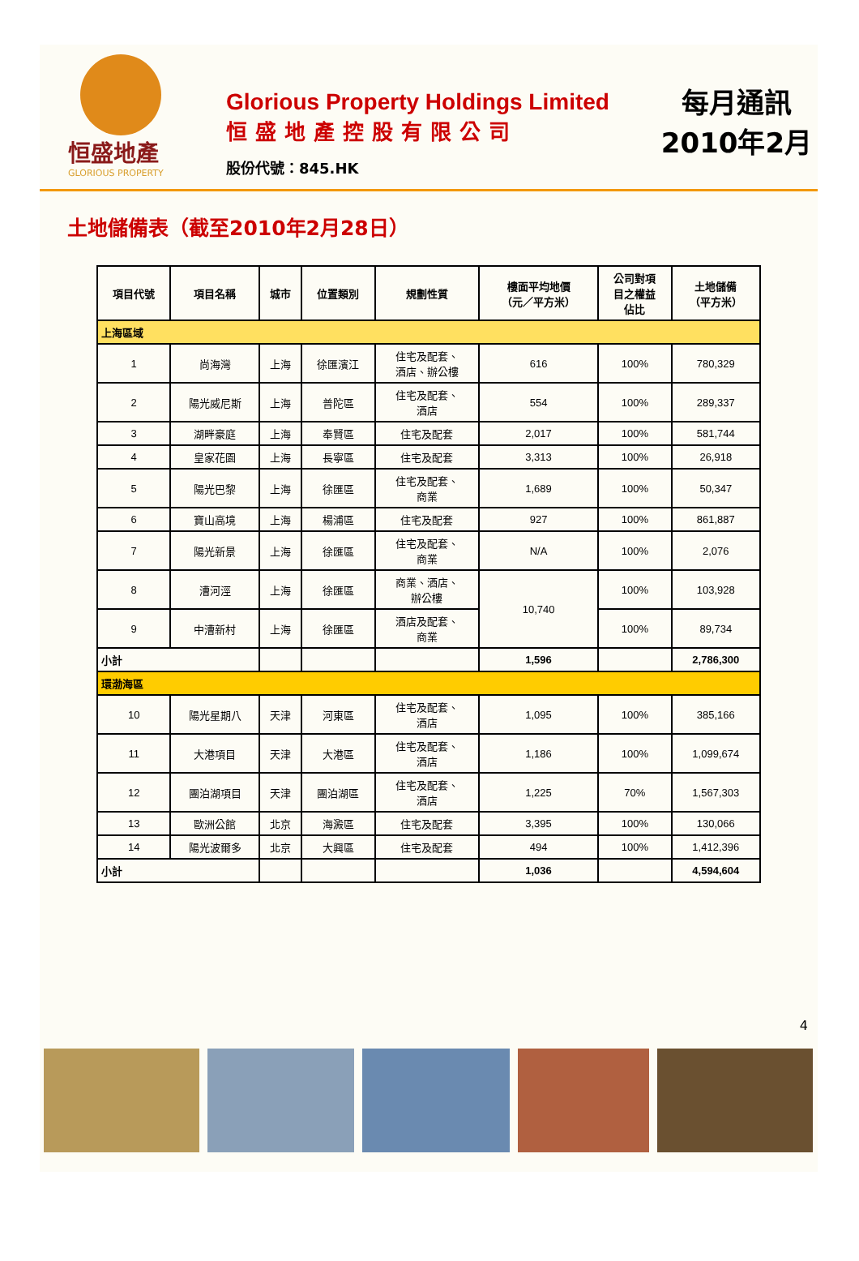恒盛地產
GLORIOUS PROPERTY
Glorious Property Holdings Limited
恒盛地產控股有限公司
股份代號：845.HK
每月通訊
2010年2月
土地儲備表（截至2010年2月28日）
| 項目代號 | 項目名稱 | 城市 | 位置類別 | 規劃性質 | 樓面平均地價 （元／平方米） | 公司對項 目之權益 佔比 | 土地儲備 （平方米） |
| --- | --- | --- | --- | --- | --- | --- | --- |
| 上海區域 | | | | | | | |
| 1 | 尚海灣 | 上海 | 徐匯濱江 | 住宅及配套、 酒店、辦公樓 | 616 | 100% | 780,329 |
| 2 | 陽光威尼斯 | 上海 | 普陀區 | 住宅及配套、 酒店 | 554 | 100% | 289,337 |
| 3 | 湖畔豪庭 | 上海 | 奉賢區 | 住宅及配套 | 2,017 | 100% | 581,744 |
| 4 | 皇家花園 | 上海 | 長寧區 | 住宅及配套 | 3,313 | 100% | 26,918 |
| 5 | 陽光巴黎 | 上海 | 徐匯區 | 住宅及配套、 商業 | 1,689 | 100% | 50,347 |
| 6 | 寶山高境 | 上海 | 楊浦區 | 住宅及配套 | 927 | 100% | 861,887 |
| 7 | 陽光新景 | 上海 | 徐匯區 | 住宅及配套、 商業 | N/A | 100% | 2,076 |
| 8 | 漕河涇 | 上海 | 徐匯區 | 商業、酒店、 辦公樓 | 10,740 | 100% | 103,928 |
| 9 | 中漕新村 | 上海 | 徐匯區 | 酒店及配套、 商業 | | 100% | 89,734 |
| 小計 | | | | | 1,596 | | 2,786,300 |
| 環渤海區 | | | | | | | |
| 10 | 陽光星期八 | 天津 | 河東區 | 住宅及配套、 酒店 | 1,095 | 100% | 385,166 |
| 11 | 大港項目 | 天津 | 大港區 | 住宅及配套、 酒店 | 1,186 | 100% | 1,099,674 |
| 12 | 團泊湖項目 | 天津 | 團泊湖區 | 住宅及配套、 酒店 | 1,225 | 70% | 1,567,303 |
| 13 | 歐洲公館 | 北京 | 海澱區 | 住宅及配套 | 3,395 | 100% | 130,066 |
| 14 | 陽光波爾多 | 北京 | 大興區 | 住宅及配套 | 494 | 100% | 1,412,396 |
| 小計 | | | | | 1,036 | | 4,594,604 |
4